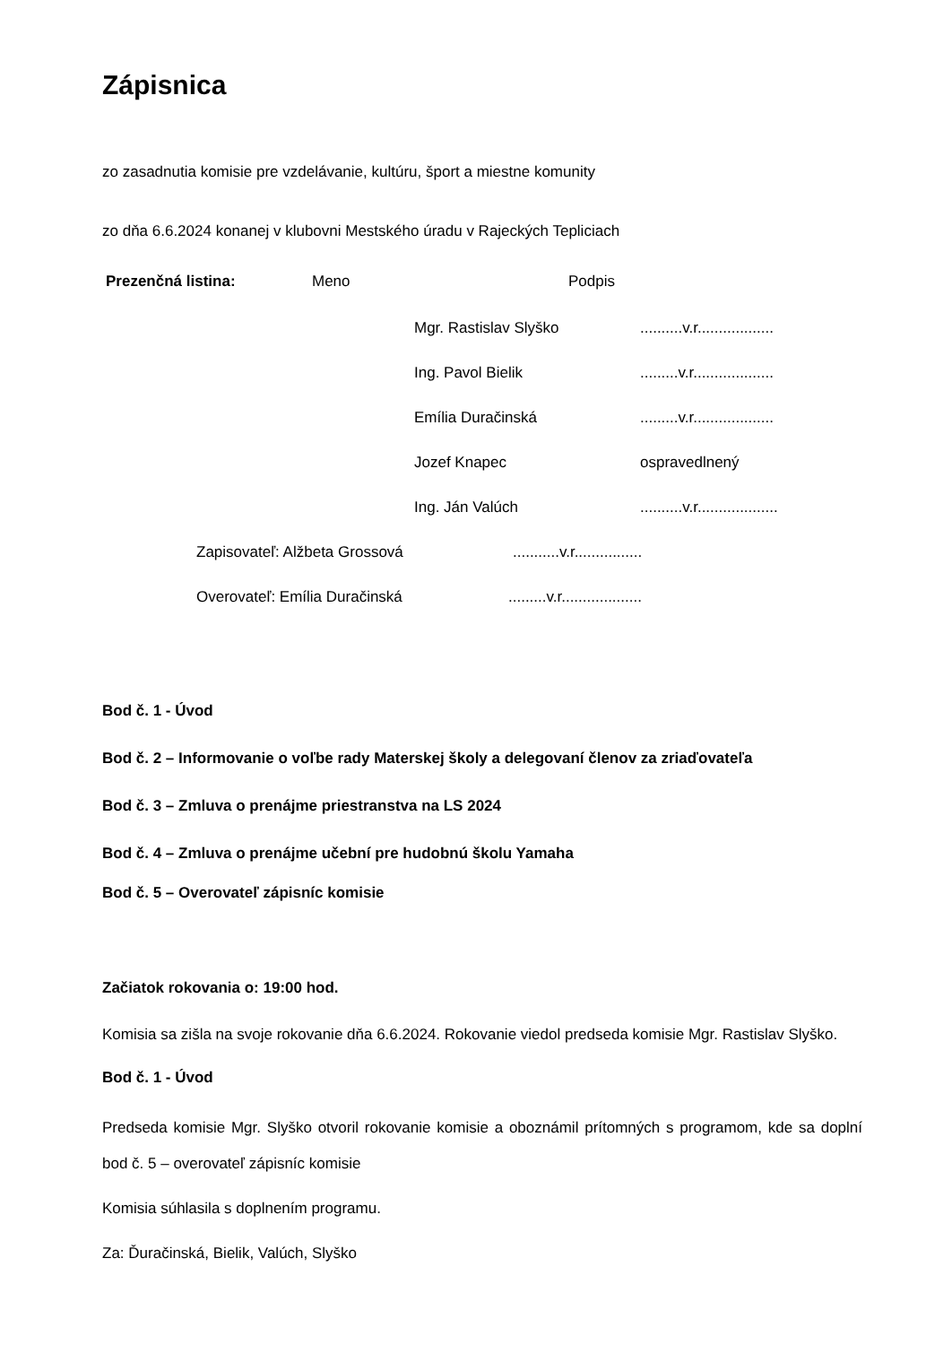Zápisnica
zo zasadnutia komisie pre vzdelávanie, kultúru, šport a miestne komunity
zo dňa 6.6.2024 konanej v klubovni Mestského úradu v Rajeckých Tepliciach
Prezenčná listina: Meno Podpis
Mgr. Rastislav Slyško..........v.r..................
Ing. Pavol Bielik.........v.r...................
Emília Duračinská.........v.r...................
Jozef Knapec ospravedlnený
Ing. Ján Valúch..........v.r...................
Zapisovateľ: Alžbeta Grossová...........v.r................
Overovateľ: Emília Duračinská.........v.r...................
Bod č. 1 - Úvod
Bod č. 2 – Informovanie o voľbe rady Materskej školy a delegovaní členov za zriaďovateľa
Bod č. 3 – Zmluva o prenájme priestranstva na LS 2024
Bod č. 4 – Zmluva o prenájme učební pre hudobnú školu Yamaha
Bod č. 5 – Overovateľ zápisníc komisie
Začiatok rokovania o: 19:00 hod.
Komisia sa zišla na svoje rokovanie dňa 6.6.2024. Rokovanie viedol predseda komisie Mgr. Rastislav Slyško.
Bod č. 1 - Úvod
Predseda komisie Mgr. Slyško otvoril rokovanie komisie a oboznámil prítomných s programom, kde sa doplní bod č. 5 – overovateľ zápisníc komisie
Komisia súhlasila s doplnením programu.
Za: Ďuračinská, Bielik, Valúch, Slyško